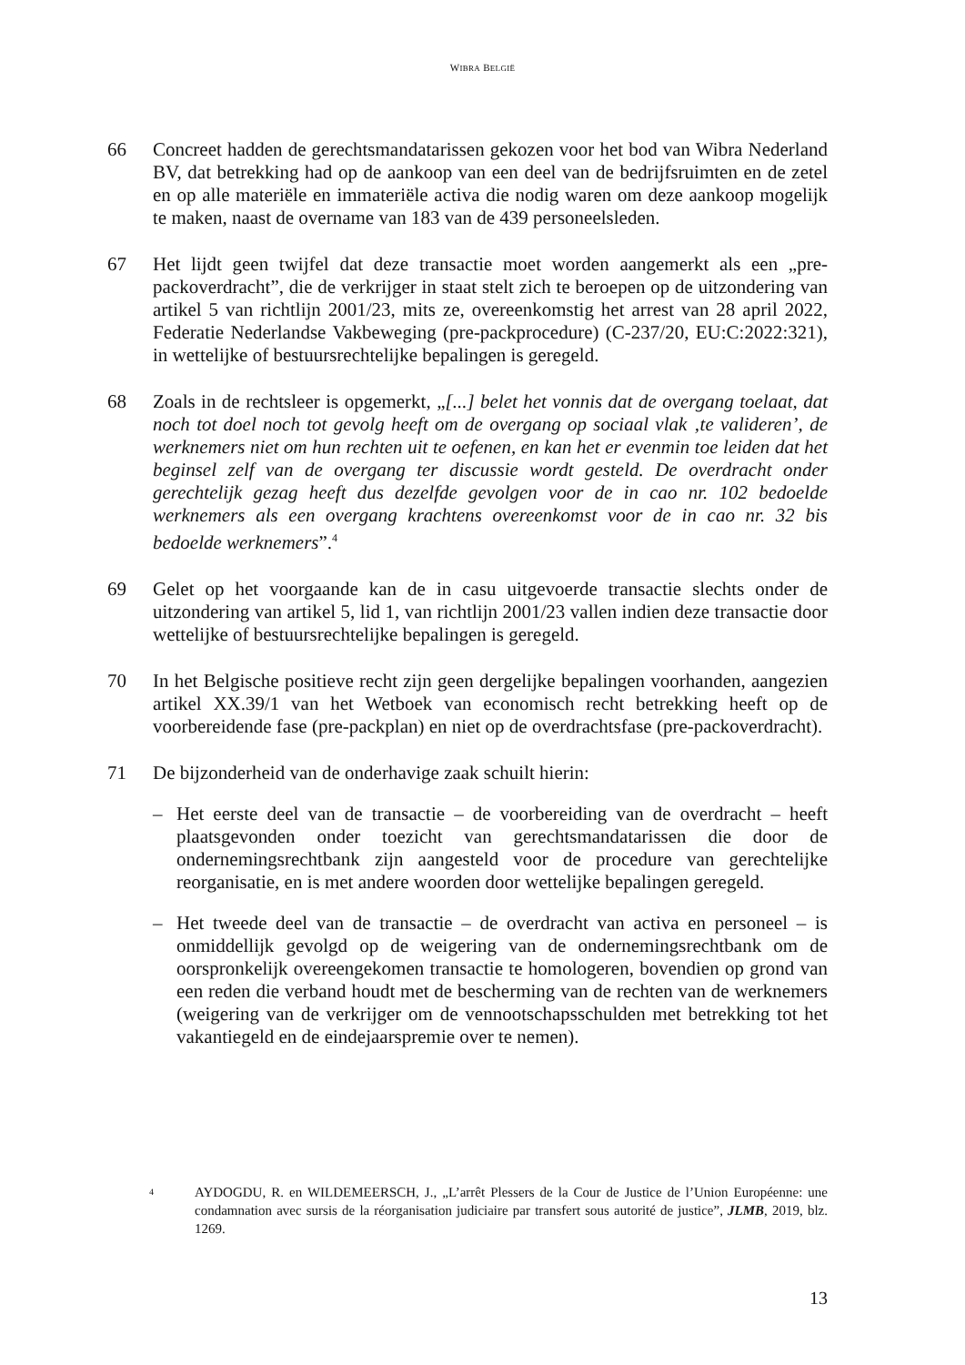WIBRA BELGIË
66 Concreet hadden de gerechtsmandatarissen gekozen voor het bod van Wibra Nederland BV, dat betrekking had op de aankoop van een deel van de bedrijfsruimten en de zetel en op alle materiële en immateriële activa die nodig waren om deze aankoop mogelijk te maken, naast de overname van 183 van de 439 personeelsleden.
67 Het lijdt geen twijfel dat deze transactie moet worden aangemerkt als een „pre-packoverdracht”, die de verkrijger in staat stelt zich te beroepen op de uitzondering van artikel 5 van richtlijn 2001/23, mits ze, overeenkomstig het arrest van 28 april 2022, Federatie Nederlandse Vakbeweging (pre-packprocedure) (C-237/20, EU:C:2022:321), in wettelijke of bestuursrechtelijke bepalingen is geregeld.
68 Zoals in de rechtsleer is opgemerkt, „[...] belet het vonnis dat de overgang toelaat, dat noch tot doel noch tot gevolg heeft om de overgang op sociaal vlak ‚te valideren’, de werknemers niet om hun rechten uit te oefenen, en kan het er evenmin toe leiden dat het beginsel zelf van de overgang ter discussie wordt gesteld. De overdracht onder gerechtelijk gezag heeft dus dezelfde gevolgen voor de in cao nr. 102 bedoelde werknemers als een overgang krachtens overeenkomst voor de in cao nr. 32 bis bedoelde werknemers”.<sup>4</sup>
69 Gelet op het voorgaande kan de in casu uitgevoerde transactie slechts onder de uitzondering van artikel 5, lid 1, van richtlijn 2001/23 vallen indien deze transactie door wettelijke of bestuursrechtelijke bepalingen is geregeld.
70 In het Belgische positieve recht zijn geen dergelijke bepalingen voorhanden, aangezien artikel XX.39/1 van het Wetboek van economisch recht betrekking heeft op de voorbereidende fase (pre-packplan) en niet op de overdrachtsfase (pre-packoverdracht).
71 De bijzonderheid van de onderhavige zaak schuilt hierin:
– Het eerste deel van de transactie – de voorbereiding van de overdracht – heeft plaatsgevonden onder toezicht van gerechtsmandatarissen die door de ondernemingsrechtbank zijn aangesteld voor de procedure van gerechtelijke reorganisatie, en is met andere woorden door wettelijke bepalingen geregeld.
– Het tweede deel van de transactie – de overdracht van activa en personeel – is onmiddellijk gevolgd op de weigering van de ondernemingsrechtbank om de oorspronkelijk overeengekomen transactie te homologeren, bovendien op grond van een reden die verband houdt met de bescherming van de rechten van de werknemers (weigering van de verkrijger om de vennootschapsschulden met betrekking tot het vakantiegeld en de eindejaarspremie over te nemen).
4
AYDOGDU, R. en WILDEMEERSCH, J., „L’arrêt Plessers de la Cour de Justice de l’Union Européenne: une condamnation avec sursis de la réorganisation judiciaire par transfert sous autorité de justice”, JLMB, 2019, blz. 1269.
13